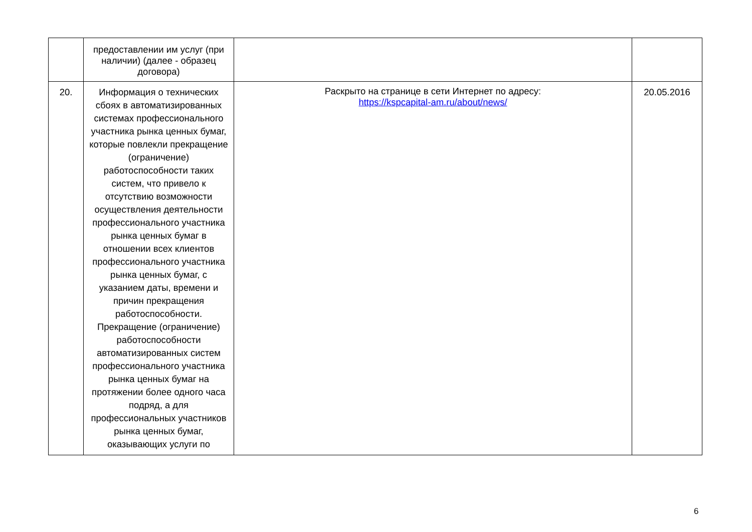| | предоставлении им услуг (при наличии) (далее - образец договора) | | |
| 20. | Информация о технических сбоях в автоматизированных системах профессионального участника рынка ценных бумаг, которые повлекли прекращение (ограничение) работоспособности таких систем, что привело к отсутствию возможности осуществления деятельности профессионального участника рынка ценных бумаг в отношении всех клиентов профессионального участника рынка ценных бумаг, с указанием даты, времени и причин прекращения работоспособности. Прекращение (ограничение) работоспособности автоматизированных систем профессионального участника рынка ценных бумаг на протяжении более одного часа подряд, а для профессиональных участников рынка ценных бумаг, оказывающих услуги по | Раскрыто на странице в сети Интернет по адресу: https://kspcapital-am.ru/about/news/ | 20.05.2016 |
6